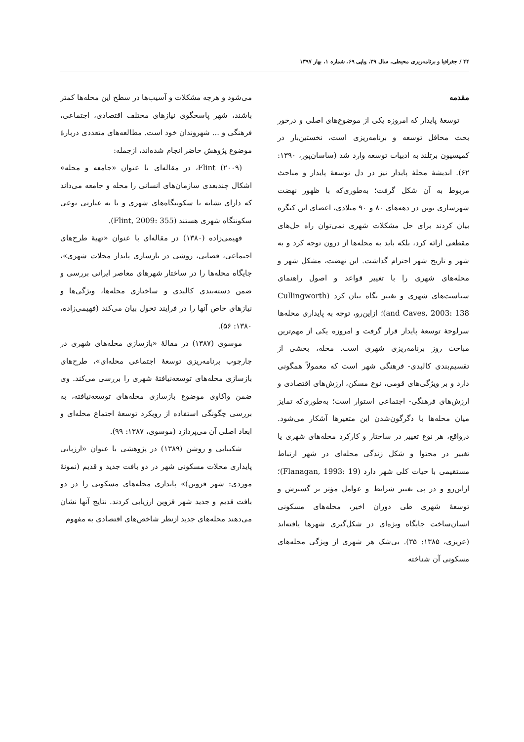۴۴ / جغرافیا و برنامه‌ریزی محیطی، سال ۲۹، پیاپی ۶۹، شماره ۱، بهار ۱۳۹۷
مقدمه
توسعهٔ پایدار که امروزه یکی از موضوع‌های اصلی و درخور بحث محافل توسعه و برنامه‌ریزی است، نخستین‌بار در کمیسیون برتلند به ادبیات توسعه وارد شد (ساسان‌پور، ۱۳۹۰: ۶۲). اندیشهٔ محلهٔ پایدار نیز در دل توسعهٔ پایدار و مباحث مربوط به آن شکل گرفت؛ به‌طوری‌که با ظهور نهضت شهرسازی نوین در دهه‌های ۸۰ و ۹۰ میلادی، اعضای این کنگره بیان کردند برای حل مشکلات شهری نمی‌توان راه حل‌های مقطعی ارائه کرد، بلکه باید به محله‌ها از درون توجه کرد و به شهر و تاریخ شهر احترام گذاشت. این نهضت، مشکل شهر و محله‌های شهری را با تغییر قواعد و اصول راهنمای سیاست‌های شهری و تغییر نگاه بیان کرد (Cullingworth and Caves, 2003: 138)؛ ازاین‌رو، توجه به پایداری محله‌ها سرلوحهٔ توسعهٔ پایدار قرار گرفت و امروزه یکی از مهم‌ترین مباحث روز برنامه‌ریزی شهری است. محله، بخشی از تقسیم‌بندی کالبدی- فرهنگی شهر است که معمولاً همگونی دارد و بر ویژگی‌های قومی، نوع مسکن، ارزش‌های اقتصادی و ارزش‌های فرهنگی- اجتماعی استوار است؛ به‌طوری‌که تمایز میان محله‌ها با دگرگون‌شدن این متغیرها آشکار می‌شود. درواقع، هر نوع تغییر در ساختار و کارکرد محله‌های شهری یا تغییر در محتوا و شکل زندگی محله‌ای در شهر ارتباط مستقیمی با حیات کلی شهر دارد (Flanagan, 1993: 19)؛ ازاین‌رو و در پی تغییر شرایط و عوامل مؤثر بر گسترش و توسعهٔ شهری طی دوران اخیر، محله‌های مسکونی انسان‌ساخت جایگاه ویژه‌ای در شکل‌گیری شهرها یافته‌اند (عزیزی، ۱۳۸۵: ۳۵). بی‌شک هر شهری از ویژگی محله‌های مسکونی آن شناخته
می‌شود و هرچه مشکلات و آسیب‌ها در سطح این محله‌ها کمتر باشند، شهر پاسخگوی نیازهای مختلف اقتصادی، اجتماعی، فرهنگی و ... شهروندان خود است. مطالعه‌های متعددی دربارهٔ موضوع پژوهش حاضر انجام شده‌اند، ازجمله:
Flint (۲۰۰۹)، در مقاله‌ای با عنوان «جامعه و محله» اشکال چندبعدی سازمان‌های انسانی را محله و جامعه می‌داند که دارای تشابه با سکونتگاه‌های شهری و یا به عبارتی نوعی سکونتگاه شهری هستند (Flint, 2009: 355).
فهیمی‌زاده (۱۳۸۰) در مقاله‌ای با عنوان «تهیهٔ طرح‌های اجتماعی، فضایی، روشی در بازسازی پایدار محلات شهری»، جایگاه محله‌ها را در ساختار شهرهای معاصر ایرانی بررسی و ضمن دسته‌بندی کالبدی و ساختاری محله‌ها، ویژگی‌ها و نیازهای خاص آنها را در فرایند تحول بیان می‌کند (فهیمی‌زاده، ۱۳۸۰: ۵۶).
موسوی (۱۳۸۷) در مقالهٔ «بازسازی محله‌های شهری در چارچوب برنامه‌ریزی توسعهٔ اجتماعی محله‌ای»، طرح‌های بازسازی محله‌های توسعه‌نیافتهٔ شهری را بررسی می‌کند. وی ضمن واکاوی موضوع بازسازی محله‌های توسعه‌نیافته، به بررسی چگونگی استفاده از رویکرد توسعهٔ اجتماع محله‌ای و ابعاد اصلی آن می‌پردازد (موسوی، ۱۳۸۷: ۹۹).
شکیبایی و روشن (۱۳۸۹) در پژوهشی با عنوان «ارزیابی پایداری محلات مسکونی شهر در دو بافت جدید و قدیم (نمونهٔ موردی: شهر قزوین)» پایداری محله‌های مسکونی را در دو بافت قدیم و جدید شهر قزوین ارزیابی کردند. نتایج آنها نشان می‌دهند محله‌های جدید ازنظر شاخص‌های اقتصادی به مفهوم